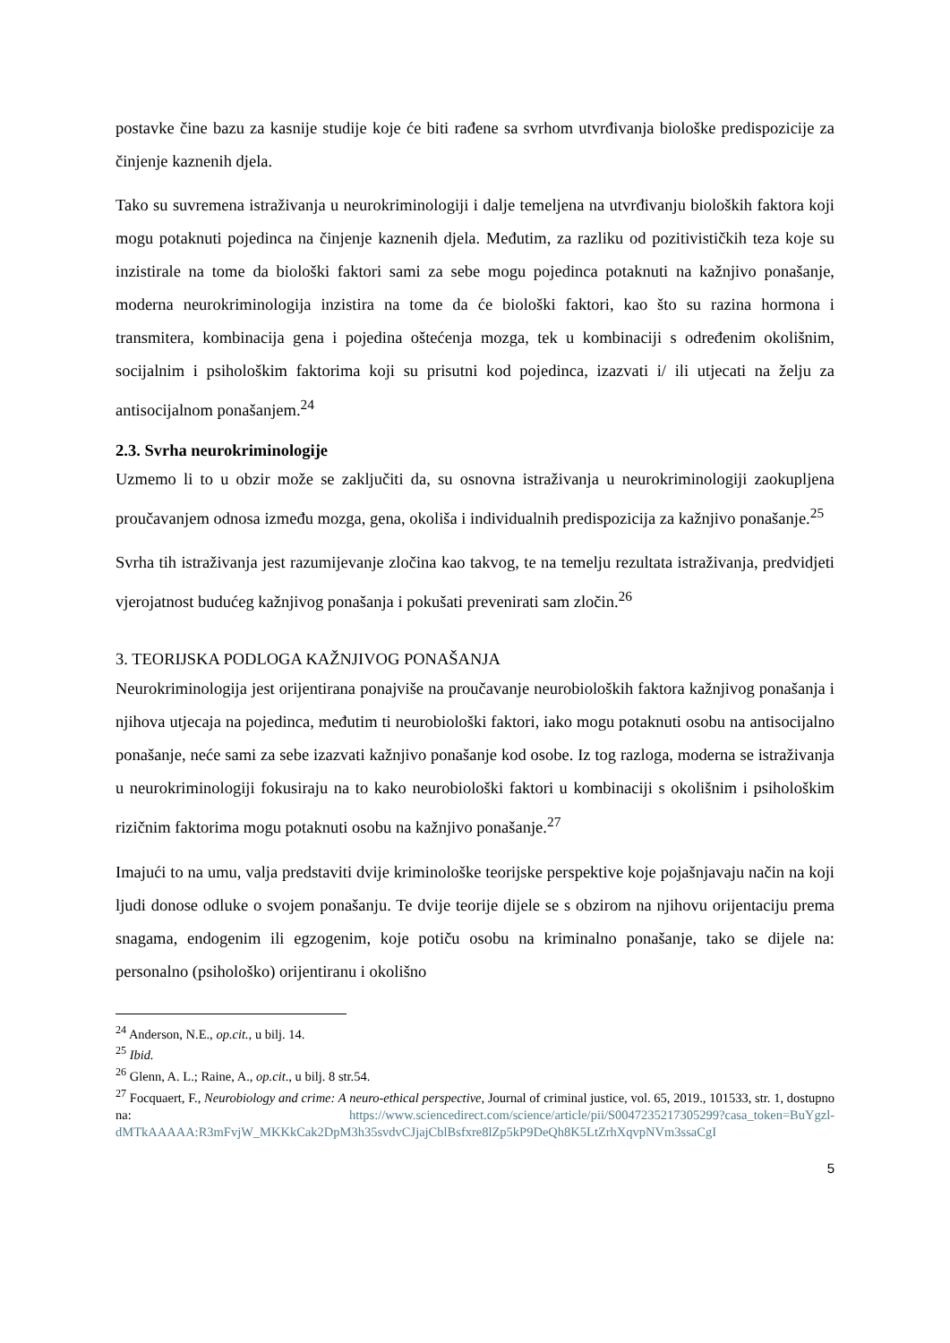postavke čine bazu za kasnije studije koje će biti rađene sa svrhom utvrđivanja biološke predispozicije za činjenje kaznenih djela.
Tako su suvremena istraživanja u neurokriminologiji i dalje temeljena na utvrđivanju bioloških faktora koji mogu potaknuti pojedinca na činjenje kaznenih djela. Međutim, za razliku od pozitivističkih teza koje su inzistirale na tome da biološki faktori sami za sebe mogu pojedinca potaknuti na kažnjivo ponašanje, moderna neurokriminologija inzistira na tome da će biološki faktori, kao što su razina hormona i transmitera, kombinacija gena i pojedina oštećenja mozga, tek u kombinaciji s određenim okolišnim, socijalnim i psihološkim faktorima koji su prisutni kod pojedinca, izazvati i/ ili utjecati na želju za antisocijalnom ponašanjem.<sup>24</sup>
2.3. Svrha neurokriminologije
Uzmemo li to u obzir može se zaključiti da, su osnovna istraživanja u neurokriminologiji zaokupljena proučavanjem odnosa između mozga, gena, okoliša i individualnih predispozicija za kažnjivo ponašanje.<sup>25</sup>
Svrha tih istraživanja jest razumijevanje zločina kao takvog, te na temelju rezultata istraživanja, predvidjeti vjerojatnost budućeg kažnjivog ponašanja i pokušati prevenirati sam zločin.<sup>26</sup>
3. TEORIJSKA PODLOGA KAŽNJIVOG PONAŠANJA
Neurokriminologija jest orijentirana ponajviše na proučavanje neurobioloških faktora kažnjivog ponašanja i njihova utjecaja na pojedinca, međutim ti neurobiološki faktori, iako mogu potaknuti osobu na antisocijalno ponašanje, neće sami za sebe izazvati kažnjivo ponašanje kod osobe. Iz tog razloga, moderna se istraživanja u neurokriminologiji fokusiraju na to kako neurobiološki faktori u kombinaciji s okolišnim i psihološkim rizičnim faktorima mogu potaknuti osobu na kažnjivo ponašanje.<sup>27</sup>
Imajući to na umu, valja predstaviti dvije kriminološke teorijske perspektive koje pojašnjavaju način na koji ljudi donose odluke o svojem ponašanju. Te dvije teorije dijele se s obzirom na njihovu orijentaciju prema snagama, endogenim ili egzogenim, koje potiču osobu na kriminalno ponašanje, tako se dijele na: personalno (psihološko) orijentiranu i okolišno
<sup>24</sup> Anderson, N.E., op.cit., u bilj. 14.
<sup>25</sup> Ibid.
<sup>26</sup> Glenn, A. L.; Raine, A., op.cit., u bilj. 8 str.54.
<sup>27</sup> Focquaert, F., Neurobiology and crime: A neuro-ethical perspective, Journal of criminal justice, vol. 65, 2019., 101533, str. 1, dostupno na: https://www.sciencedirect.com/science/article/pii/S0047235217305299?casa_token=BuYgzl-dMTkAAAAA:R3mFvjW_MKKkCak2DpM3h35svdvCJjajCblBsfxre8lZp5kP9DeQh8K5LtZrhXqvpNVm3ssaCgI
5